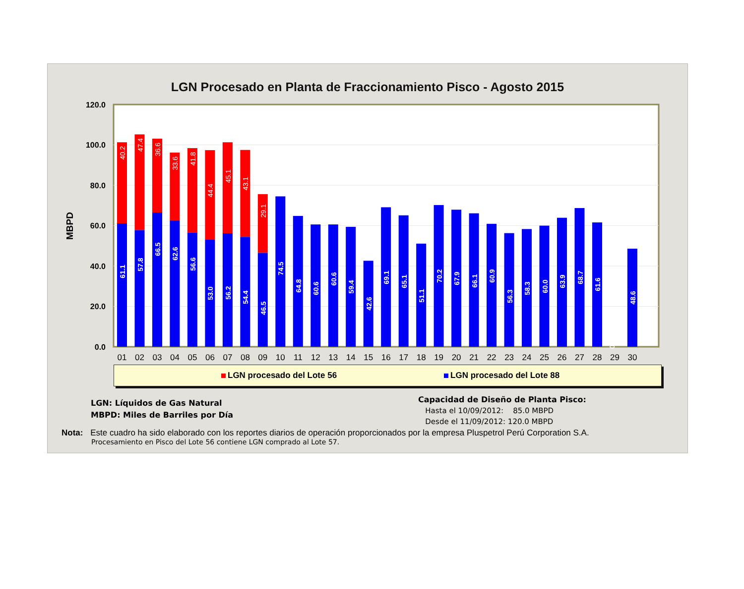LGN Procesado en Planta de Fraccionamiento Pisco - Agosto 2015
0.0
20.0
40.0
60.0
80.0
100.0
120.0
MBPD
40.2
47.4
36.6
33.6
41.8
44.4
45.1
43.1
29.1
61.1
57.8
66.5
62.6
56.6
53.0
56.2
54.4
46.5
74.5
64.8
60.6
60.6
59.4
42.6
69.1
65.1
51.1
70.2
67.9
66.1
60.9
56.3
58.3
60.0
63.9
68.7
61.6
0
48.6
01
02
03
04
05
06
07
08
09
10
11
12
13
14
15
16
17
18
19
20
21
22
23
24
25
26
27
28
29
30
LGN procesado del Lote 56 LGN procesado del Lote 88
LGN: Líquidos de Gas Natural
MBPD: Miles de Barriles por Día
Capacidad de Diseño de Planta Pisco:
Hasta el 10/09/2012: 85.0 MBPD
Desde el 11/09/2012: 120.0 MBPD
Nota: Este cuadro ha sido elaborado con los reportes diarios de operación proporcionados por la empresa Pluspetrol Perú Corporation S.A.
Procesamiento en Pisco del Lote 56 contiene LGN comprado al Lote 57.